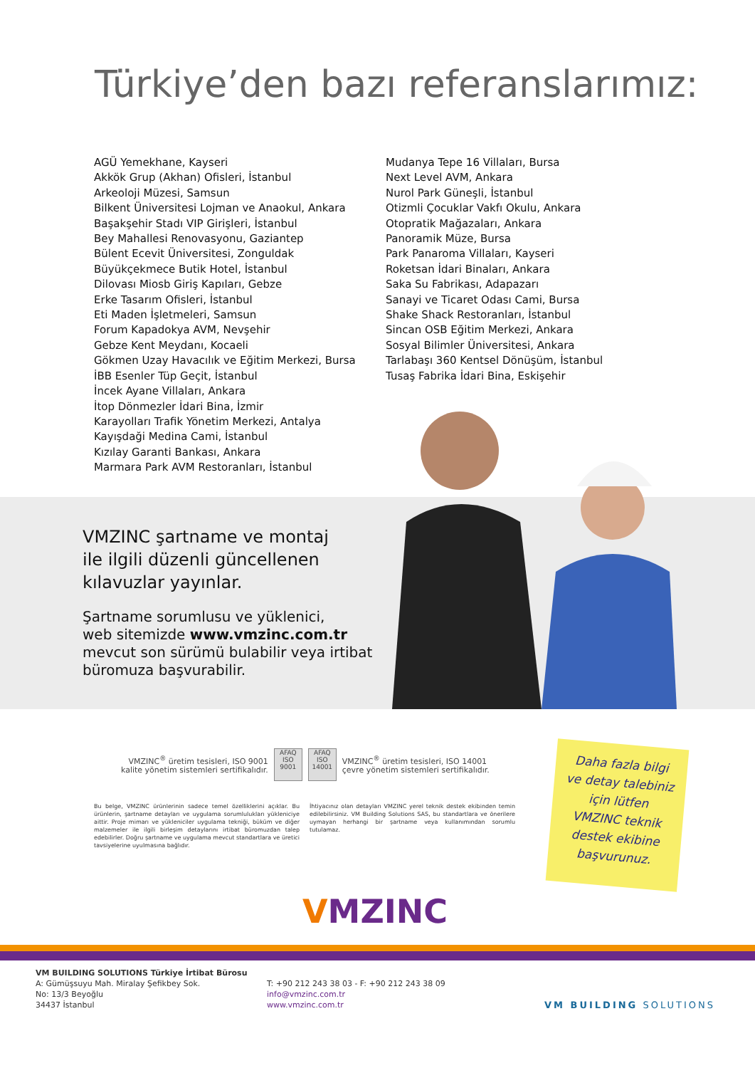Türkiye’den bazı referanslarımız:
AGÜ Yemekhane, Kayseri
Akkök Grup (Akhan) Ofisleri, İstanbul
Arkeoloji Müzesi, Samsun
Bilkent Üniversitesi Lojman ve Anaokul, Ankara
Başakşehir Stadı VIP Girişleri, İstanbul
Bey Mahallesi Renovasyonu, Gaziantep
Bülent Ecevit Üniversitesi, Zonguldak
Büyükçekmece Butik Hotel, İstanbul
Dilovası Miosb Giriş Kapıları, Gebze
Erke Tasarım Ofisleri, İstanbul
Eti Maden İşletmeleri, Samsun
Forum Kapadokya AVM, Nevşehir
Gebze Kent Meydanı, Kocaeli
Gökmen Uzay Havacılık ve Eğitim Merkezi, Bursa
İBB Esenler Tüp Geçit, İstanbul
İncek Ayane Villaları, Ankara
İtop Dönmezler İdari Bina, İzmir
Karayolları Trafik Yönetim Merkezi, Antalya
Kayışdaği Medina Cami, İstanbul
Kızılay Garanti Bankası, Ankara
Marmara Park AVM Restoranları, İstanbul
Mudanya Tepe 16 Villaları, Bursa
Next Level AVM, Ankara
Nurol Park Güneşli, İstanbul
Otizmli Çocuklar Vakfı Okulu, Ankara
Otopratik Mağazaları, Ankara
Panoramik Müze, Bursa
Park Panaroma Villaları, Kayseri
Roketsan İdari Binaları, Ankara
Saka Su Fabrikası, Adapazarı
Sanayi ve Ticaret Odası Cami, Bursa
Shake Shack Restoranları, İstanbul
Sincan OSB Eğitim Merkezi, Ankara
Sosyal Bilimler Üniversitesi, Ankara
Tarlabaşı 360 Kentsel Dönüşüm, İstanbul
Tusaş Fabrika İdari Bina, Eskişehir
VMZINC şartname ve montaj
ile ilgili düzenli güncellenen
kılavuzlar yayınlar.
Şartname sorumlusu ve yüklenici,
web sitemizde www.vmzinc.com.tr
mevcut son sürümü bulabilir veya irtibat
büromuza başvurabilir.
VMZINC<sup>®</sup> üretim tesisleri, ISO 9001
kalite yönetim sistemleri sertifikalıdır.
AFAQ ISO 9001
AFAQ ISO 14001
VMZINC<sup>®</sup> üretim tesisleri, ISO 14001
çevre yönetim sistemleri sertifikalıdır.
Bu belge, VMZINC ürünlerinin sadece temel özelliklerini açıklar. Bu ürünlerin, şartname detayları ve uygulama sorumlulukları yükleniciye aittir. Proje mimarı ve yükleniciler uygulama tekniği, büküm ve diğer malzemeler ile ilgili birleşim detaylarını irtibat büromuzdan talep edebilirler. Doğru şartname ve uygulama mevcut standartlara ve üretici tavsiyelerine uyulmasına bağlıdır.
İhtiyacınız olan detayları VMZINC yerel teknik destek ekibinden temin edilebilirsiniz. VM Building Solutions SAS, bu standartlara ve önerilere uymayan herhangi bir şartname veya kullanımından sorumlu tutulamaz.
Daha fazla bilgi ve detay talebiniz için lütfen VMZINC teknik destek ekibine başvurunuz.
VMZINC
VM BUILDING SOLUTIONS Türkiye İrtibat Bürosu
A: Gümüşsuyu Mah. Miralay Şefikbey Sok.
No: 13/3 Beyoğlu
34437 İstanbul
T: +90 212 243 38 03 - F: +90 212 243 38 09
info@vmzinc.com.tr
www.vmzinc.com.tr
VM BUILDING SOLUTIONS